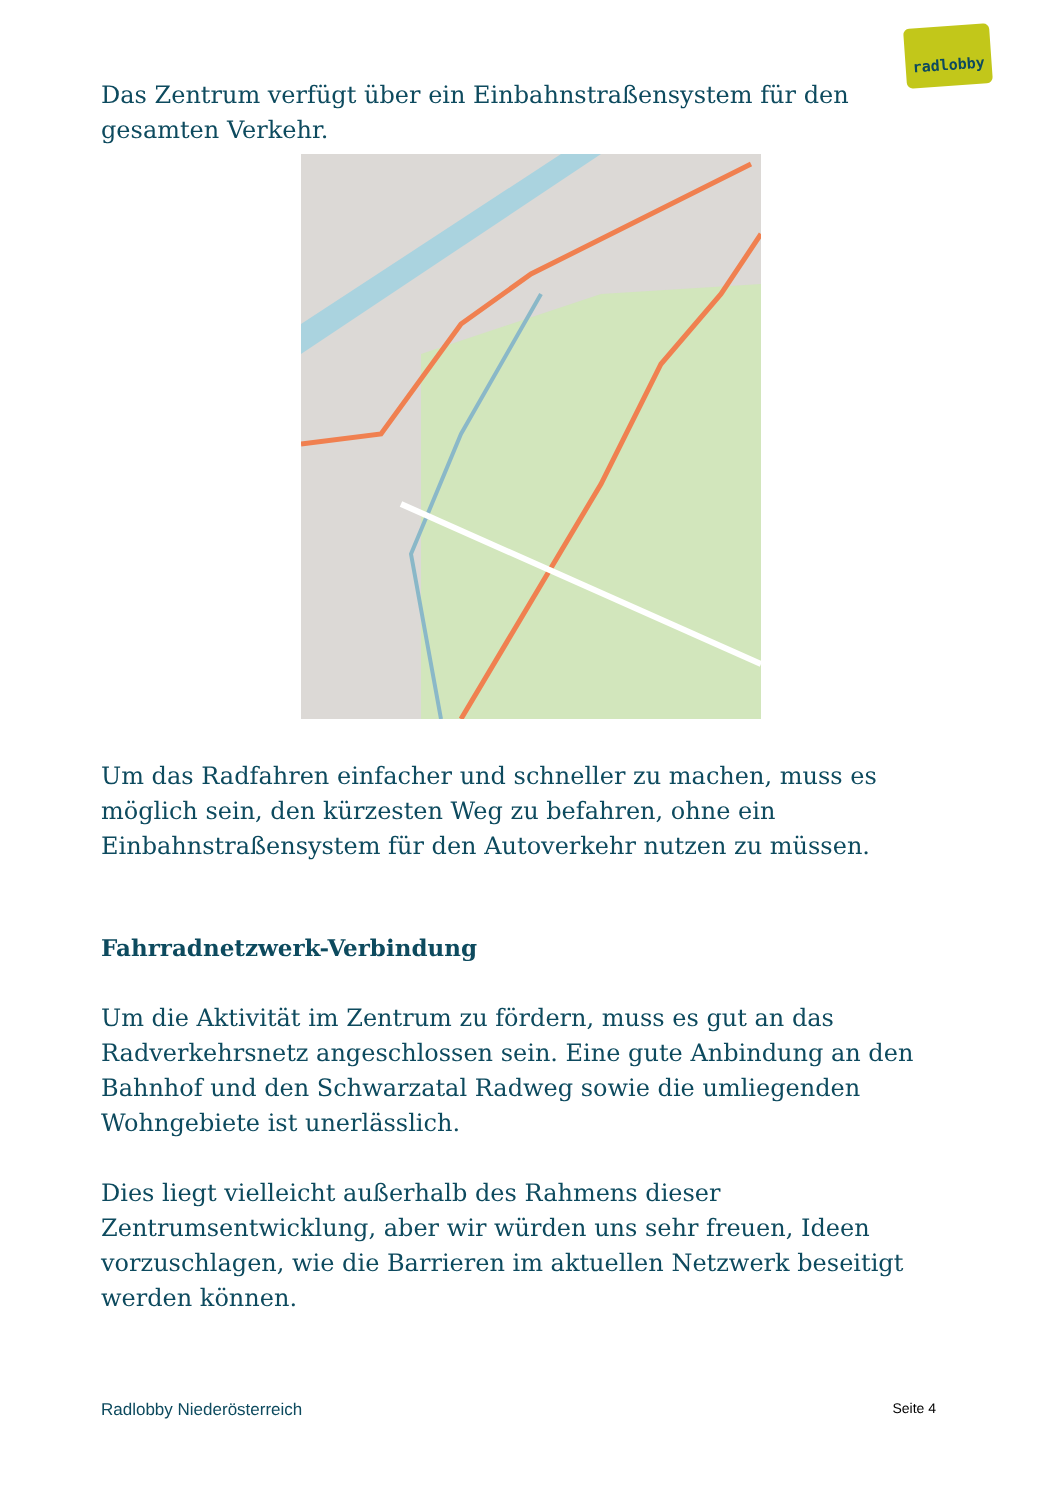radlobby
Das Zentrum verfügt über ein Einbahnstraßensystem für den gesamten Verkehr.
Um das Radfahren einfacher und schneller zu machen, muss es möglich sein, den kürzesten Weg zu befahren, ohne ein Einbahnstraßensystem für den Autoverkehr nutzen zu müssen.
Fahrradnetzwerk-Verbindung
Um die Aktivität im Zentrum zu fördern, muss es gut an das Radverkehrsnetz angeschlossen sein. Eine gute Anbindung an den Bahnhof und den Schwarzatal Radweg sowie die umliegenden Wohngebiete ist unerlässlich.
Dies liegt vielleicht außerhalb des Rahmens dieser Zentrumsentwicklung, aber wir würden uns sehr freuen, Ideen vorzuschlagen, wie die Barrieren im aktuellen Netzwerk beseitigt werden können.
Radlobby Niederösterreich Seite 4